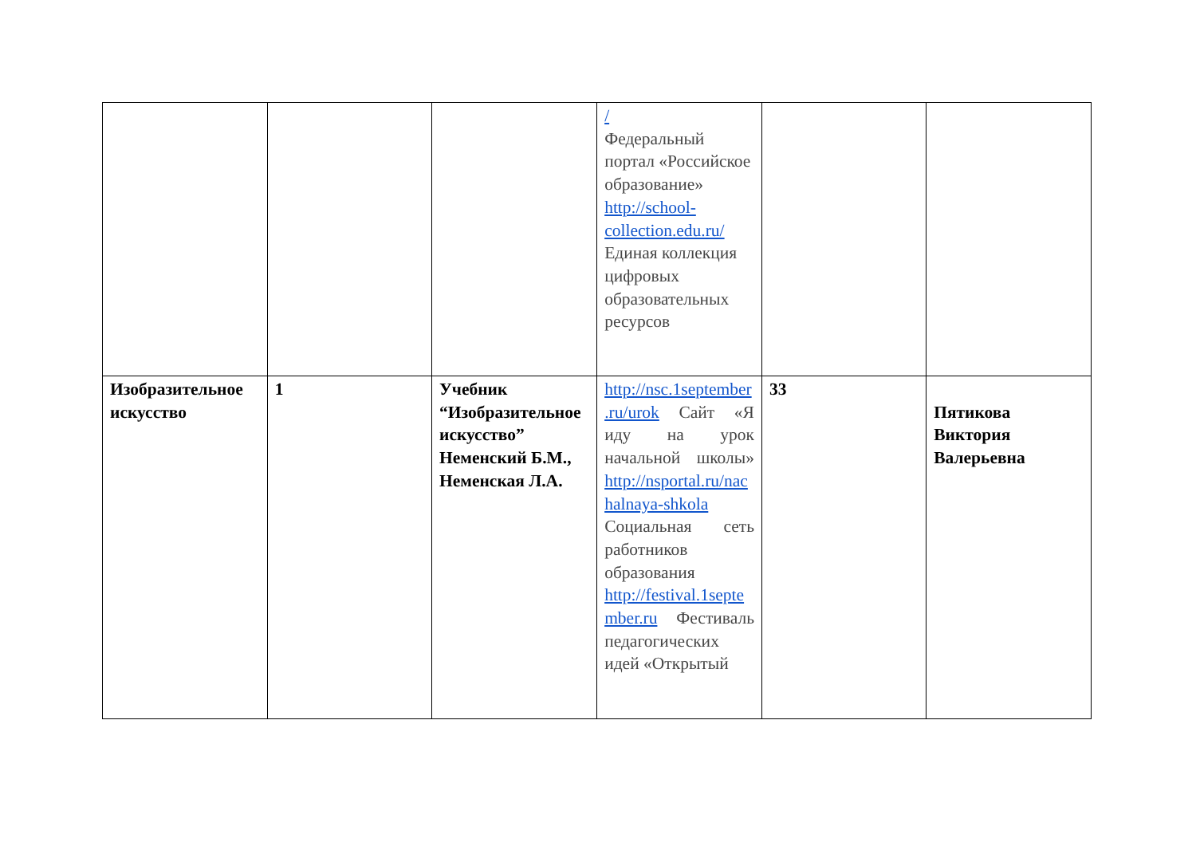| | | | / Федеральный портал «Российское образование» http://school-collection.edu.ru/ Единая коллекция цифровых образовательных ресурсов | | |
| Изобразительное искусство | 1 | Учебник “Изобразительное искусство” Неменский Б.М., Неменская Л.А. | http://nsc.1september.ru/urok Сайт «Я иду на урок начальной школы» http://nsportal.ru/nachalnaya-shkola Социальная сеть работников образования http://festival.1september.ru Фестиваль педагогических идей «Открытый | 33 | Пятикова Виктория Валерьевна |